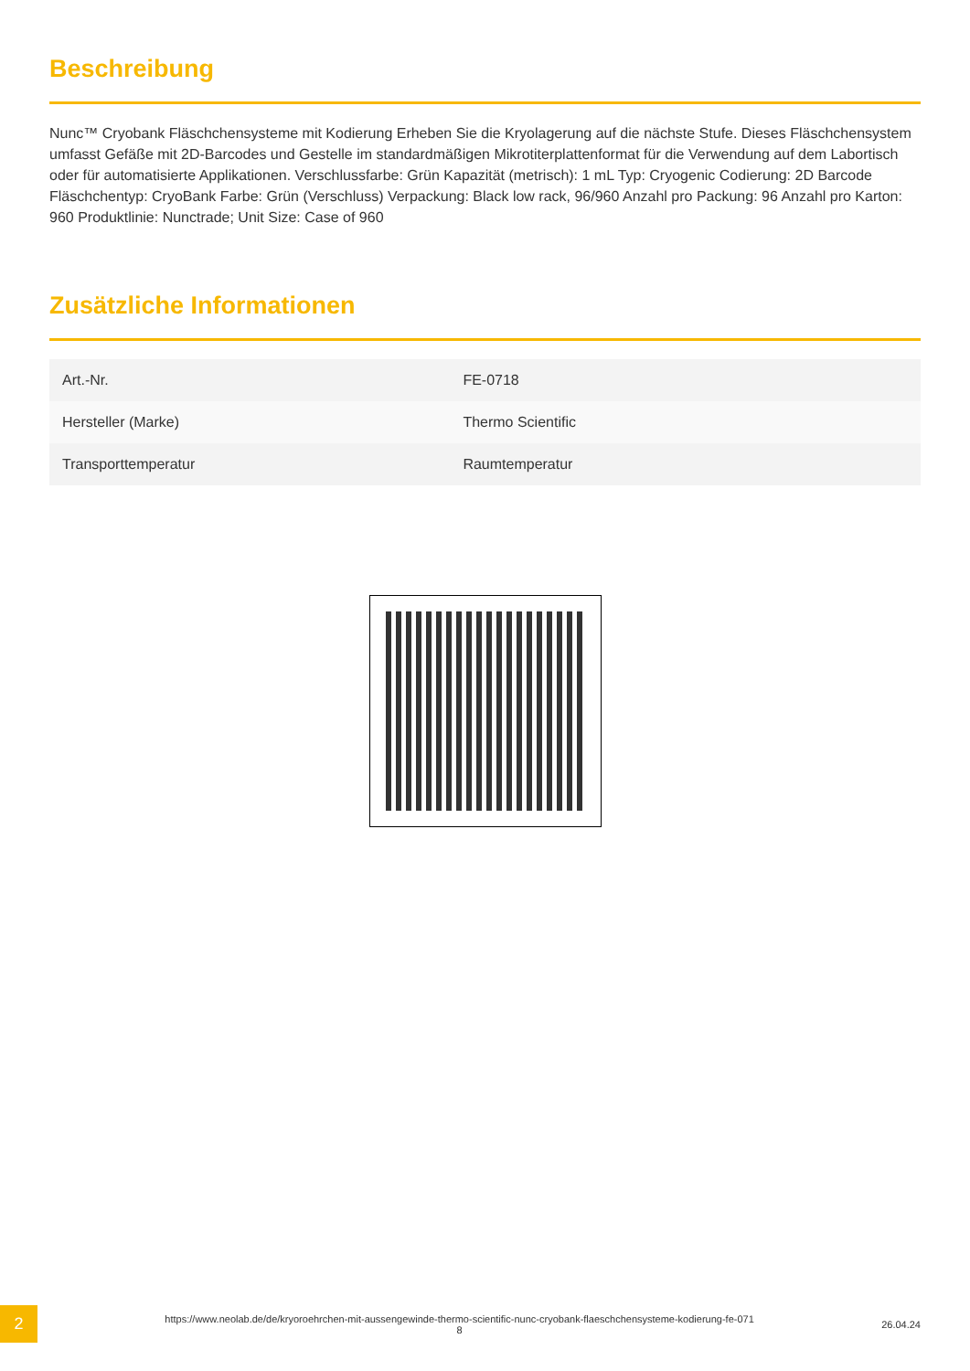Beschreibung
Nunc™ Cryobank Fläschchensysteme mit Kodierung Erheben Sie die Kryolagerung auf die nächste Stufe. Dieses Fläschchensystem umfasst Gefäße mit 2D-Barcodes und Gestelle im standardmäßigen Mikrotiterplattenformat für die Verwendung auf dem Labortisch oder für automatisierte Applikationen. Verschlussfarbe: Grün Kapazität (metrisch): 1 mL Typ: Cryogenic Codierung: 2D Barcode Fläschchentyp: CryoBank Farbe: Grün (Verschluss) Verpackung: Black low rack, 96/960 Anzahl pro Packung: 96 Anzahl pro Karton: 960 Produktlinie: Nunctrade; Unit Size: Case of 960
Zusätzliche Informationen
| Art.-Nr. | FE-0718 |
| Hersteller (Marke) | Thermo Scientific |
| Transporttemperatur | Raumtemperatur |
2
https://www.neolab.de/de/kryoroehrchen-mit-aussengewinde-thermo-scientific-nunc-cryobank-flaeschchensysteme-kodierung-fe-071
8
26.04.24